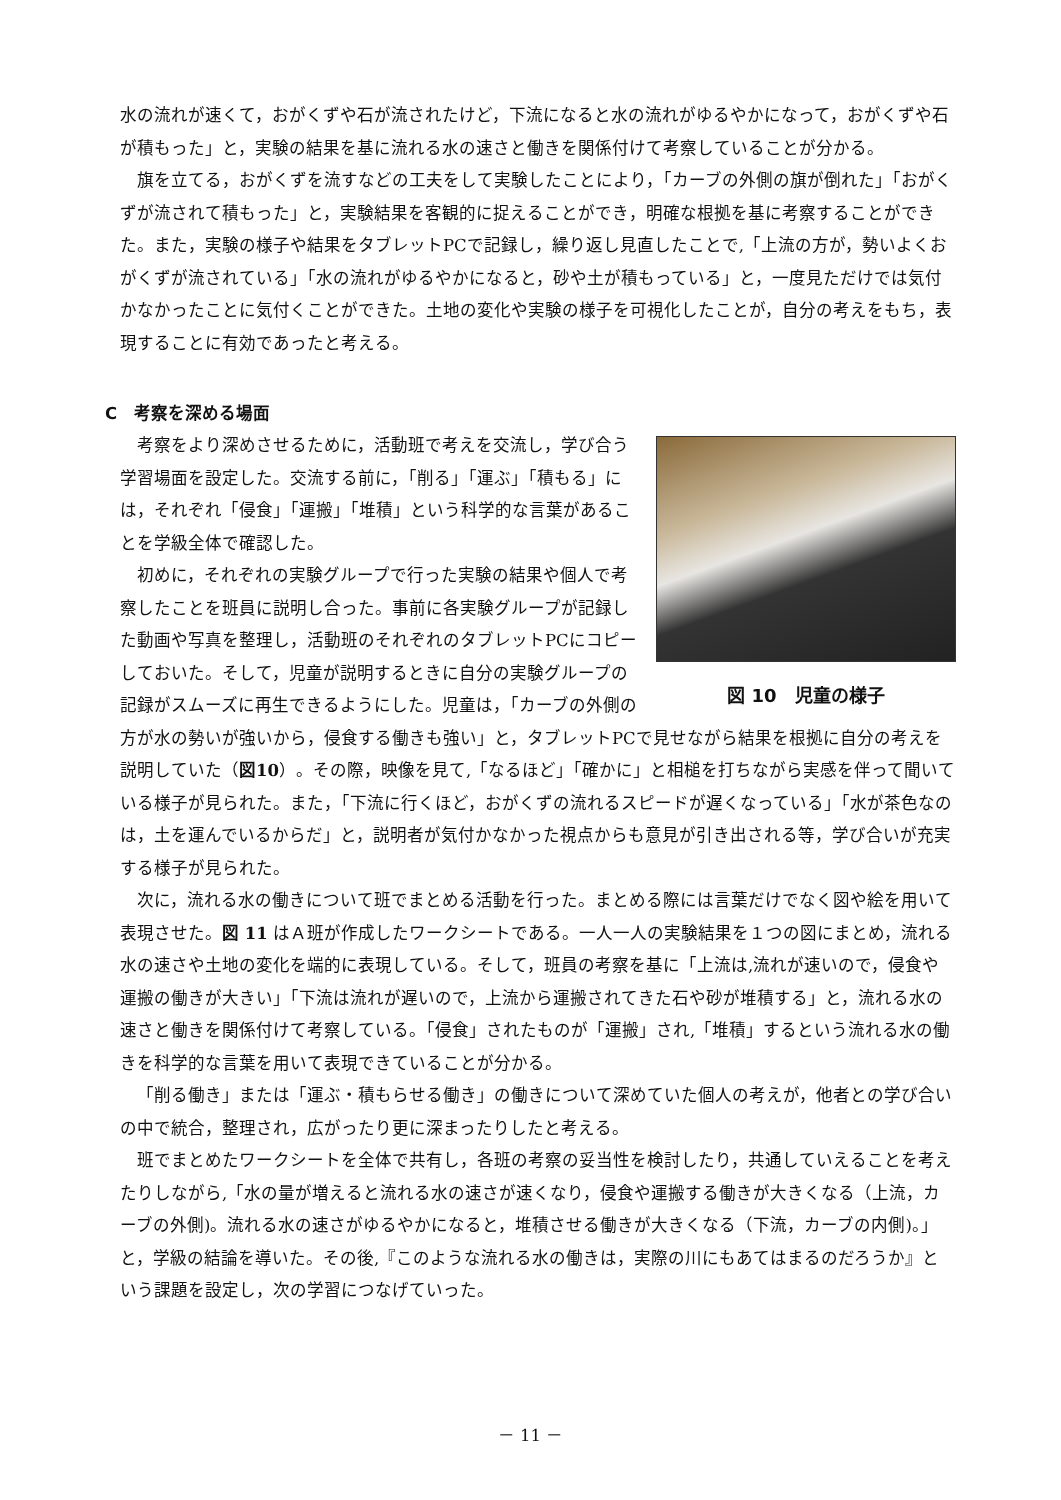水の流れが速くて，おがくずや石が流されたけど，下流になると水の流れがゆるやかになって，おがくずや石が積もった」と，実験の結果を基に流れる水の速さと働きを関係付けて考察していることが分かる。
旗を立てる，おがくずを流すなどの工夫をして実験したことにより，「カーブの外側の旗が倒れた」「おがくずが流されて積もった」と，実験結果を客観的に捉えることができ，明確な根拠を基に考察することができた。また，実験の様子や結果をタブレットPCで記録し，繰り返し見直したことで,「上流の方が，勢いよくおがくずが流されている」「水の流れがゆるやかになると，砂や土が積もっている」と，一度見ただけでは気付かなかったことに気付くことができた。土地の変化や実験の様子を可視化したことが，自分の考えをもち，表現することに有効であったと考える。
C　考察を深める場面
図 10　児童の様子
考察をより深めさせるために，活動班で考えを交流し，学び合う学習場面を設定した。交流する前に，「削る」「運ぶ」「積もる」には，それぞれ「侵食」「運搬」「堆積」という科学的な言葉があることを学級全体で確認した。
初めに，それぞれの実験グループで行った実験の結果や個人で考察したことを班員に説明し合った。事前に各実験グループが記録した動画や写真を整理し，活動班のそれぞれのタブレットPCにコピーしておいた。そして，児童が説明するときに自分の実験グループの記録がスムーズに再生できるようにした。児童は，「カーブの外側の方が水の勢いが強いから，侵食する働きも強い」と，タブレットPCで見せながら結果を根拠に自分の考えを説明していた（図10）。その際，映像を見て,「なるほど」「確かに」と相槌を打ちながら実感を伴って聞いている様子が見られた。また，「下流に行くほど，おがくずの流れるスピードが遅くなっている」「水が茶色なのは，土を運んでいるからだ」と，説明者が気付かなかった視点からも意見が引き出される等，学び合いが充実する様子が見られた。
次に，流れる水の働きについて班でまとめる活動を行った。まとめる際には言葉だけでなく図や絵を用いて表現させた。図 11 はＡ班が作成したワークシートである。一人一人の実験結果を１つの図にまとめ，流れる水の速さや土地の変化を端的に表現している。そして，班員の考察を基に「上流は,流れが速いので，侵食や運搬の働きが大きい」「下流は流れが遅いので，上流から運搬されてきた石や砂が堆積する」と，流れる水の速さと働きを関係付けて考察している。「侵食」されたものが「運搬」され,「堆積」するという流れる水の働きを科学的な言葉を用いて表現できていることが分かる。
「削る働き」または「運ぶ・積もらせる働き」の働きについて深めていた個人の考えが，他者との学び合いの中で統合，整理され，広がったり更に深まったりしたと考える。
班でまとめたワークシートを全体で共有し，各班の考察の妥当性を検討したり，共通していえることを考えたりしながら,「水の量が増えると流れる水の速さが速くなり，侵食や運搬する働きが大きくなる（上流，カーブの外側)。流れる水の速さがゆるやかになると，堆積させる働きが大きくなる（下流，カーブの内側)。」と，学級の結論を導いた。その後,『このような流れる水の働きは，実際の川にもあてはまるのだろうか』という課題を設定し，次の学習につなげていった。
－ 11 －